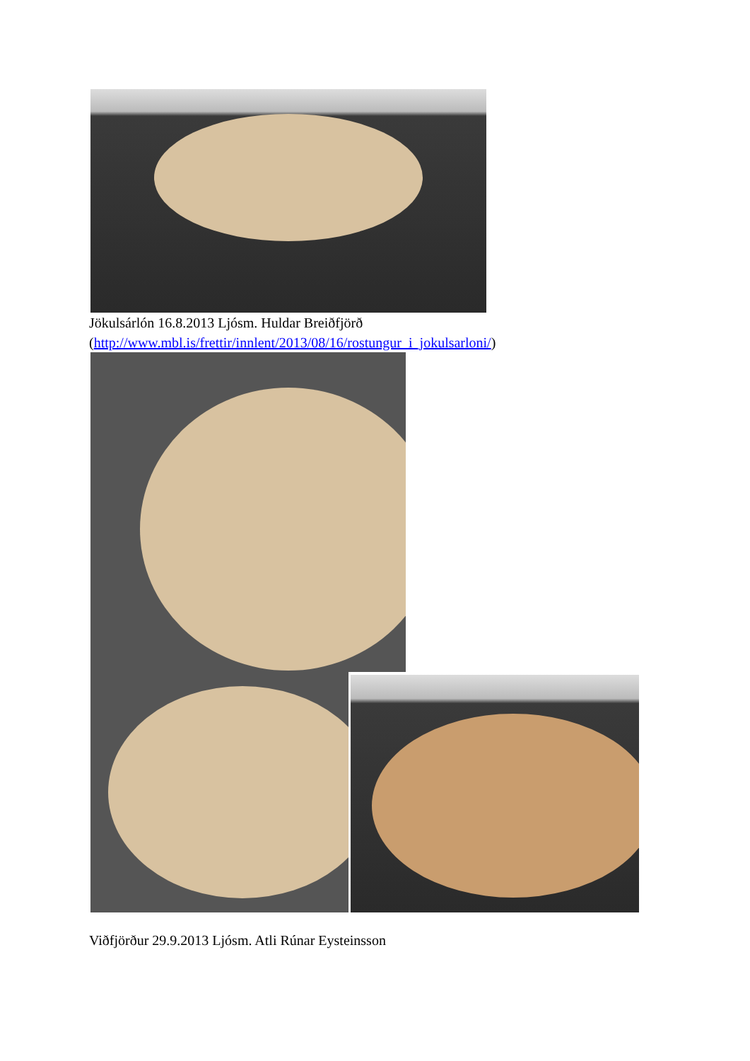Jökulsárlón 16.8.2013 Ljósm. Huldar Breiðfjörð
(http://www.mbl.is/frettir/innlent/2013/08/16/rostungur_i_jokulsarloni/)
Viðfjörður 29.9.2013 Ljósm. Atli Rúnar Eysteinsson